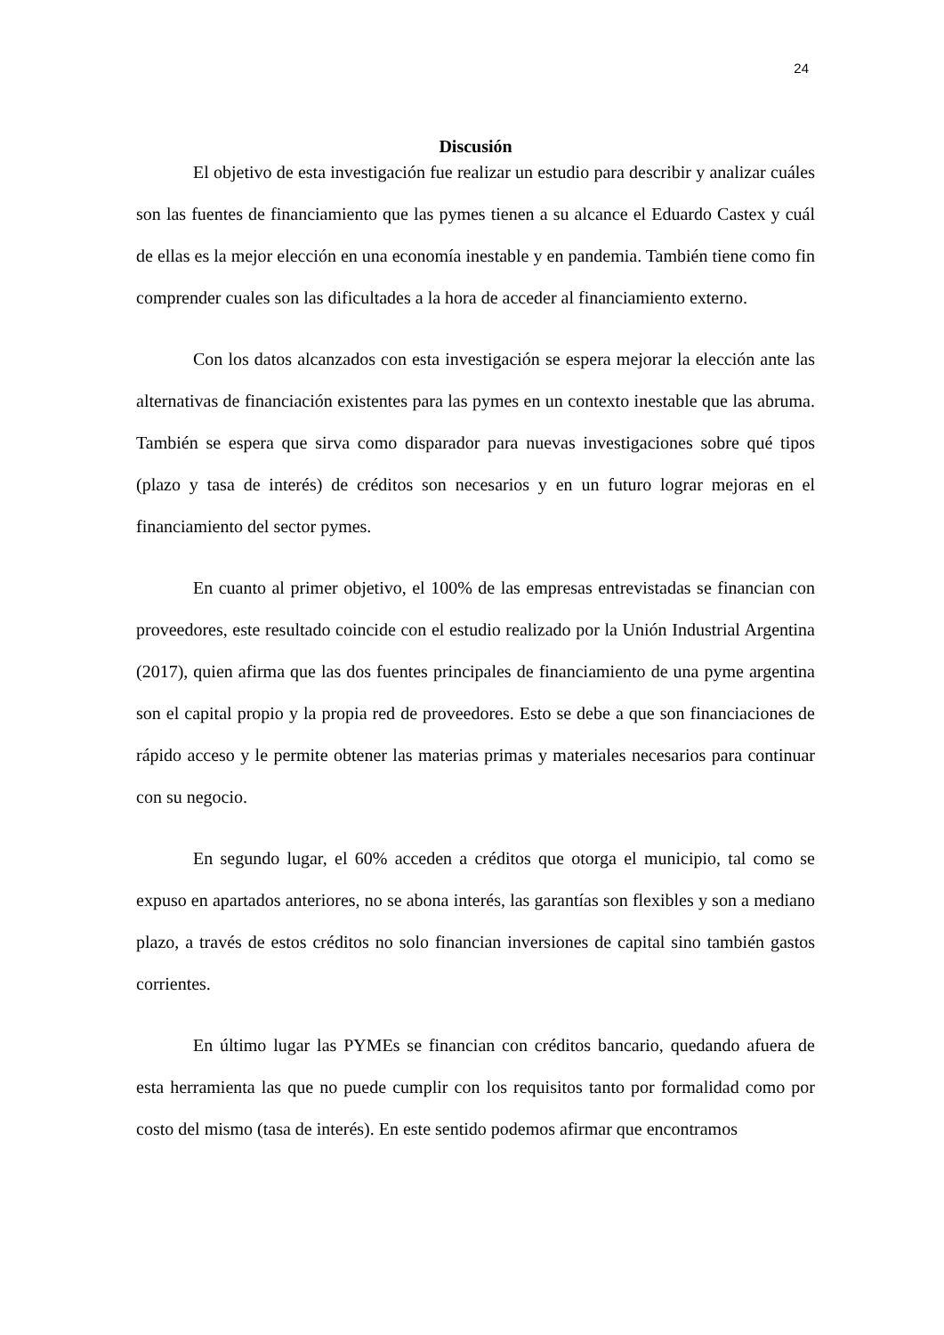24
Discusión
El objetivo de esta investigación fue realizar un estudio para describir y analizar cuáles son las fuentes de financiamiento que las pymes tienen a su alcance el Eduardo Castex y cuál de ellas es la mejor elección en una economía inestable y en pandemia. También tiene como fin comprender cuales son las dificultades a la hora de acceder al financiamiento externo.
Con los datos alcanzados con esta investigación se espera mejorar la elección ante las alternativas de financiación existentes para las pymes en un contexto inestable que las abruma. También se espera que sirva como disparador para nuevas investigaciones sobre qué tipos (plazo y tasa de interés) de créditos son necesarios y en un futuro lograr mejoras en el financiamiento del sector pymes.
En cuanto al primer objetivo, el 100% de las empresas entrevistadas se financian con proveedores, este resultado coincide con el estudio realizado por la Unión Industrial Argentina (2017), quien afirma que las dos fuentes principales de financiamiento de una pyme argentina son el capital propio y la propia red de proveedores. Esto se debe a que son financiaciones de rápido acceso y le permite obtener las materias primas y materiales necesarios para continuar con su negocio.
En segundo lugar, el 60% acceden a créditos que otorga el municipio, tal como se expuso en apartados anteriores, no se abona interés, las garantías son flexibles y son a mediano plazo, a través de estos créditos no solo financian inversiones de capital sino también gastos corrientes.
En último lugar las PYMEs se financian con créditos bancario, quedando afuera de esta herramienta las que no puede cumplir con los requisitos tanto por formalidad como por costo del mismo (tasa de interés). En este sentido podemos afirmar que encontramos